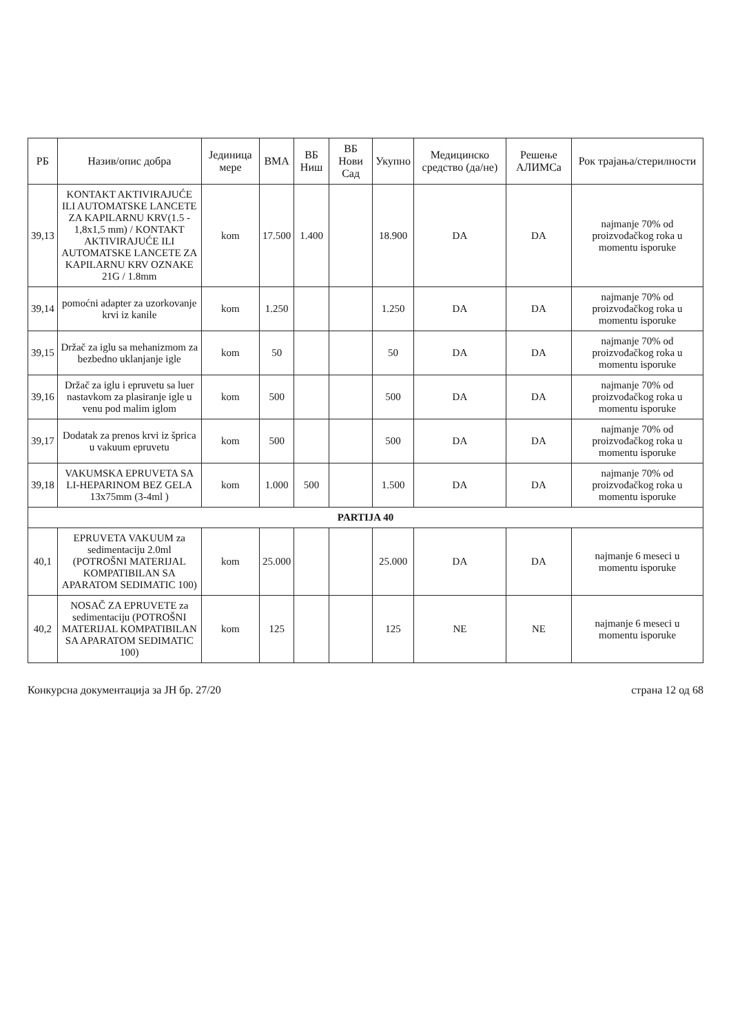| РБ | Назив/опис добра | Јединица мере | ВМА | ВБ Ниш | ВБ Нови Сад | Укупно | Медицинско средство (да/не) | Решење АЛИМСа | Рок трајања/стерилности |
| --- | --- | --- | --- | --- | --- | --- | --- | --- | --- |
| 39,13 | KONTAKT AKTIVIRAJUĆE ILI AUTOMATSKE LANCETE ZA KAPILARNU KRV(1.5 - 1,8x1,5 mm) / KONTAKT AKTIVIRAJUĆE ILI AUTOMATSKE LANCETE ZA KAPILARNU KRV OZNAKE 21G / 1.8mm | kom | 17.500 | 1.400 | | 18.900 | DA | DA | najmanje 70% od proizvođačkog roka u momentu isporuke |
| 39,14 | pomoćni adapter za uzorkovanje krvi iz kanile | kom | 1.250 | | | 1.250 | DA | DA | najmanje 70% od proizvođačkog roka u momentu isporuke |
| 39,15 | Držač za iglu sa mehanizmom za bezbedno uklanjanje igle | kom | 50 | | | 50 | DA | DA | najmanje 70% od proizvođačkog roka u momentu isporuke |
| 39,16 | Držač za iglu i epruvetu sa luer nastavkom za plasiranje igle u venu pod malim iglom | kom | 500 | | | 500 | DA | DA | najmanje 70% od proizvođačkog roka u momentu isporuke |
| 39,17 | Dodatak za prenos krvi iz šprica u vakuum epruvetu | kom | 500 | | | 500 | DA | DA | najmanje 70% od proizvođačkog roka u momentu isporuke |
| 39,18 | VAKUMSKA EPRUVETA SA LI-HEPARINOM BEZ GELA 13x75mm (3-4ml ) | kom | 1.000 | 500 | | 1.500 | DA | DA | najmanje 70% od proizvođačkog roka u momentu isporuke |
| PARTIJA 40 | | | | | | | | | |
| 40,1 | EPRUVETA VAKUUM za sedimentaciju 2.0ml (POTROŠNI MATERIJAL KOMPATIBILAN SA APARATOM SEDIMATIC 100) | kom | 25.000 | | | 25.000 | DA | DA | najmanje 6 meseci u momentu isporuke |
| 40,2 | NOSAČ ZA EPRUVETE za sedimentaciju (POTROŠNI MATERIJAL KOMPATIBILAN SA APARATOM SEDIMATIC 100) | kom | 125 | | | 125 | NE | NE | najmanje 6 meseci u momentu isporuke |
Конкурсна документација за ЈН бр. 27/20 страна 12 од 68